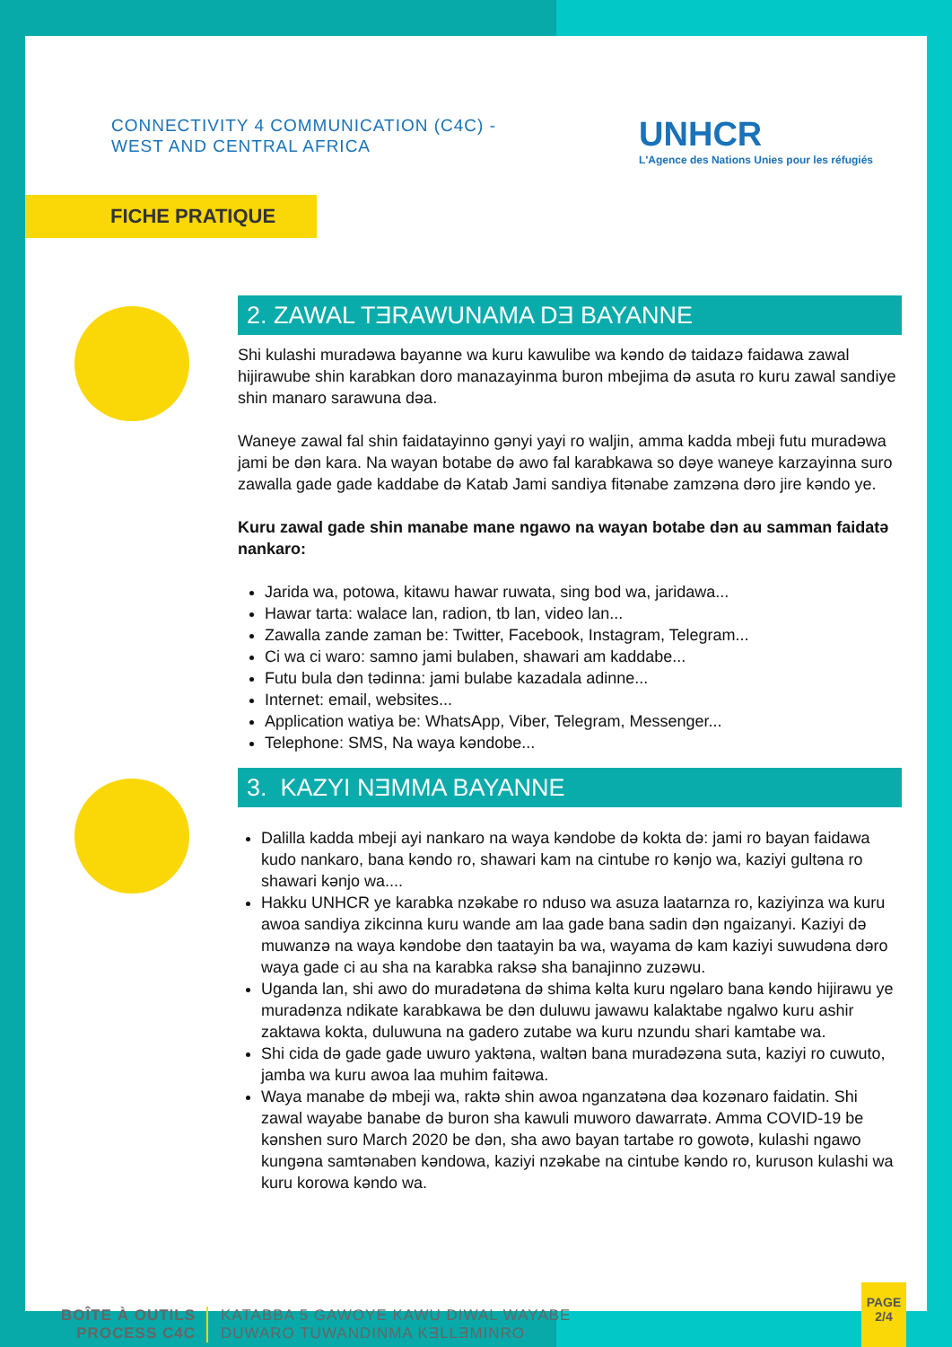CONNECTIVITY 4 COMMUNICATION (C4C) -
WEST AND CENTRAL AFRICA
UNHCR
L'Agence des Nations Unies pour les réfugiés
FICHE PRATIQUE
2. ZAWAL TƎRAWUNAMA DƎ BAYANNE
Shi kulashi muradəwa bayanne wa kuru kawulibe wa kəndo də taidazə faidawa zawal hijirawube shin karabkan doro manazayinma buron mbejima də asuta ro kuru zawal sandiye shin manaro sarawuna dəa.
Waneye zawal fal shin faidatayinno gənyi yayi ro waljin, amma kadda mbeji futu muradəwa jami be dən kara. Na wayan botabe də awo fal karabkawa so dəye waneye karzayinna suro zawalla gade gade kaddabe də Katab Jami sandiya fitənabe zamzəna dəro jire kəndo ye.
Kuru zawal gade shin manabe mane ngawo na wayan botabe dən au samman faidatə nankaro:
Jarida wa, potowa, kitawu hawar ruwata, sing bod wa, jaridawa...
Hawar tarta: walace lan, radion, tb lan, video lan...
Zawalla zande zaman be: Twitter, Facebook, Instagram, Telegram...
Ci wa ci waro: samno jami bulaben, shawari am kaddabe...
Futu bula dən tədinna: jami bulabe kazadala adinne...
Internet: email, websites...
Application watiya be: WhatsApp, Viber, Telegram, Messenger...
Telephone: SMS, Na waya kəndobe...
3. KAZYI NƎMMA BAYANNE
Dalilla kadda mbeji ayi nankaro na waya kəndobe də kokta də: jami ro bayan faidawa kudo nankaro, bana kəndo ro, shawari kam na cintube ro kənjo wa, kaziyi gultəna ro shawari kənjo wa....
Hakku UNHCR ye karabka nzəkabe ro nduso wa asuza laatarnza ro, kaziyinza wa kuru awoa sandiya zikcinna kuru wande am laa gade bana sadin dən ngaizanyi. Kaziyi də muwanzə na waya kəndobe dən taatayin ba wa, wayama də kam kaziyi suwudəna dəro waya gade ci au sha na karabka raksə sha banajinno zuzəwu.
Uganda lan, shi awo do muradətəna də shima kəlta kuru ngəlaro bana kəndo hijirawu ye muradənza ndikate karabkawa be dən duluwu jawawu kalaktabe ngalwo kuru ashir zaktawa kokta, duluwuna na gadero zutabe wa kuru nzundu shari kamtabe wa.
Shi cida də gade gade uwuro yaktəna, waltən bana muradəzəna suta, kaziyi ro cuwuto, jamba wa kuru awoa laa muhim faitəwa.
Waya manabe də mbeji wa, raktə shin awoa nganzatəna dəa kozənaro faidatin. Shi zawal wayabe banabe də buron sha kawuli muworo dawarratə. Amma COVID-19 be kənshen suro March 2020 be dən, sha awo bayan tartabe ro gowotə, kulashi ngawo kungəna samtənaben kəndowa, kaziyi nzəkabe na cintube kəndo ro, kuruson kulashi wa kuru korowa kəndo wa.
BOÎTE À OUTILS
PROCESS C4C
KATABBA 5 GAWOYE KAWU DIWAL WAYABE
DUWARO TUWANDINMA KƎLLƎMINRO
PAGE
2/4